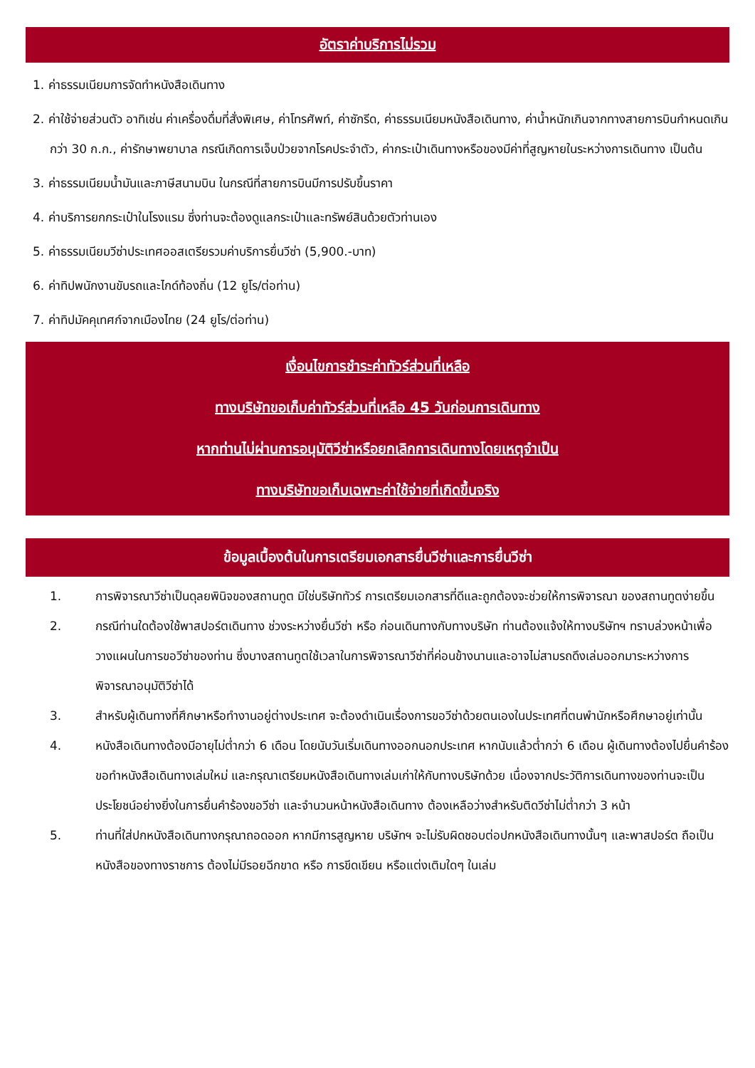อัตราค่าบริการไม่รวม
1. ค่าธรรมเนียมการจัดทำหนังสือเดินทาง
2. ค่าใช้จ่ายส่วนตัว อาทิเช่น ค่าเครื่องดื่มที่สั่งพิเศษ, ค่าโทรศัพท์, ค่าซักรีด, ค่าธรรมเนียมหนังสือเดินทาง, ค่าน้ำหนักเกินจากทางสายการบินกำหนดเกินกว่า 30 ก.ก., ค่ารักษาพยาบาล กรณีเกิดการเจ็บป่วยจากโรคประจำตัว, ค่ากระเป๋าเดินทางหรือของมีค่าที่สูญหายในระหว่างการเดินทาง เป็นต้น
3. ค่าธรรมเนียมน้ำมันและภาษีสนามบิน ในกรณีที่สายการบินมีการปรับขึ้นราคา
4. ค่าบริการยกกระเป๋าในโรงแรม ซึ่งท่านจะต้องดูแลกระเป๋าและทรัพย์สินด้วยตัวท่านเอง
5. ค่าธรรมเนียมวีซ่าประเทศออสเตรียรวมค่าบริการยื่นวีซ่า (5,900.-บาท)
6. ค่าทิปพนักงานขับรถและไกด์ท้องถิ่น (12 ยูโร/ต่อท่าน)
7. ค่าทิปมัคคุเทศก์จากเมืองไทย (24 ยูโร/ต่อท่าน)
เงื่อนไขการชำระค่าทัวร์ส่วนที่เหลือ
ทางบริษัทขอเก็บค่าทัวร์ส่วนที่เหลือ 45 วันก่อนการเดินทาง
หากท่านไม่ผ่านการอนุมัติวีซ่าหรือยกเลิกการเดินทางโดยเหตุจำเป็น
ทางบริษัทขอเก็บเฉพาะค่าใช้จ่ายที่เกิดขึ้นจริง
ข้อมูลเบื้องต้นในการเตรียมเอกสารยื่นวีซ่าและการยื่นวีซ่า
1. การพิจารณาวีซ่าเป็นดุลยพินิจของสถานทูต มิใช่บริษัททัวร์ การเตรียมเอกสารที่ดีและถูกต้องจะช่วยให้การพิจารณา ของสถานทูตง่ายขึ้น
2. กรณีท่านใดต้องใช้พาสปอร์ตเดินทาง ช่วงระหว่างยื่นวีซ่า หรือ ก่อนเดินทางกับทางบริษัท ท่านต้องแจ้งให้ทางบริษัทฯ ทราบล่วงหน้าเพื่อวางแผนในการขอวีซ่าของท่าน ซึ่งบางสถานทูตใช้เวลาในการพิจารณาวีซ่าที่ค่อนข้างนานและอาจไม่สามรถดึงเล่มออกมาระหว่างการพิจารณาอนุมัติวีซ่าได้
3. สำหรับผู้เดินทางที่ศึกษาหรือทำงานอยู่ต่างประเทศ จะต้องดำเนินเรื่องการขอวีซ่าด้วยตนเองในประเทศที่ตนพำนักหรือศึกษาอยู่เท่านั้น
4. หนังสือเดินทางต้องมีอายุไม่ต่ำกว่า 6 เดือน โดยนับวันเริ่มเดินทางออกนอกประเทศ หากนับแล้วต่ำกว่า 6 เดือน ผู้เดินทางต้องไปยื่นคำร้องขอทำหนังสือเดินทางเล่มใหม่ และกรุณาเตรียมหนังสือเดินทางเล่มเก่าให้กับทางบริษัทด้วย เนื่องจากประวัติการเดินทางของท่านจะเป็นประโยชน์อย่างยิ่งในการยื่นคำร้องขอวีซ่า และจำนวนหน้าหนังสือเดินทาง ต้องเหลือว่างสำหรับติดวีซ่าไม่ต่ำกว่า 3 หน้า
5. ท่านที่ใส่ปกหนังสือเดินทางกรุณาถอดออก หากมีการสูญหาย บริษัทฯ จะไม่รับผิดชอบต่อปกหนังสือเดินทางนั้นๆ และพาสปอร์ต ถือเป็นหนังสือของทางราชการ ต้องไม่มีรอยฉีกขาด หรือ การขีดเขียน หรือแต่งเติมใดๆ ในเล่ม